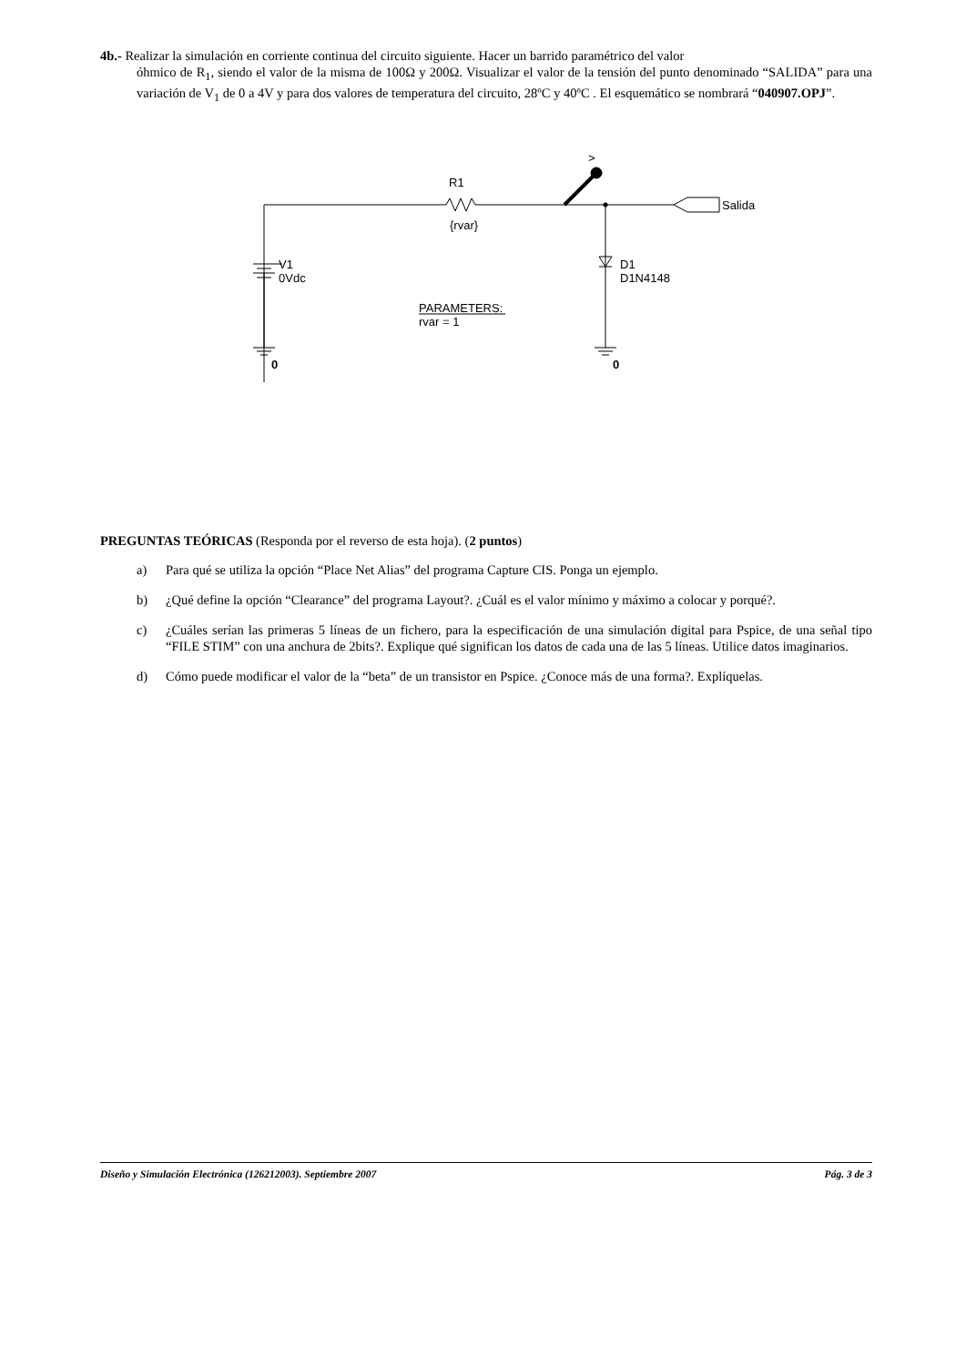4b.- Realizar la simulación en corriente continua del circuito siguiente. Hacer un barrido paramétrico del valor
óhmico de R<sub>1</sub>, siendo el valor de la misma de 100Ω y 200Ω. Visualizar el valor de la tensión del punto denominado “SALIDA” para una variación de V<sub>1</sub> de 0 a 4V y para dos valores de temperatura del circuito, 28ºC y 40ºC . El esquemático se nombrará “040907.OPJ”.
R1
{rvar}
>
Salida
V1
0Vdc
D1
D1N4148
PARAMETERS:
rvar = 1
0
0
PREGUNTAS TEÓRICAS (Responda por el reverso de esta hoja). (2 puntos)
a) Para qué se utiliza la opción “Place Net Alias” del programa Capture CIS. Ponga un ejemplo.
b) ¿Qué define la opción “Clearance” del programa Layout?. ¿Cuál es el valor mínimo y máximo a colocar y porqué?.
c) ¿Cuáles serían las primeras 5 líneas de un fichero, para la especificación de una simulación digital para Pspice, de una señal tipo “FILE STIM” con una anchura de 2bits?. Explique qué significan los datos de cada una de las 5 líneas. Utilice datos imaginarios.
d) Cómo puede modificar el valor de la “beta” de un transistor en Pspice. ¿Conoce más de una forma?. Explíquelas.
Diseño y Simulación Electrónica (126212003). Septiembre 2007 Pág. 3 de 3